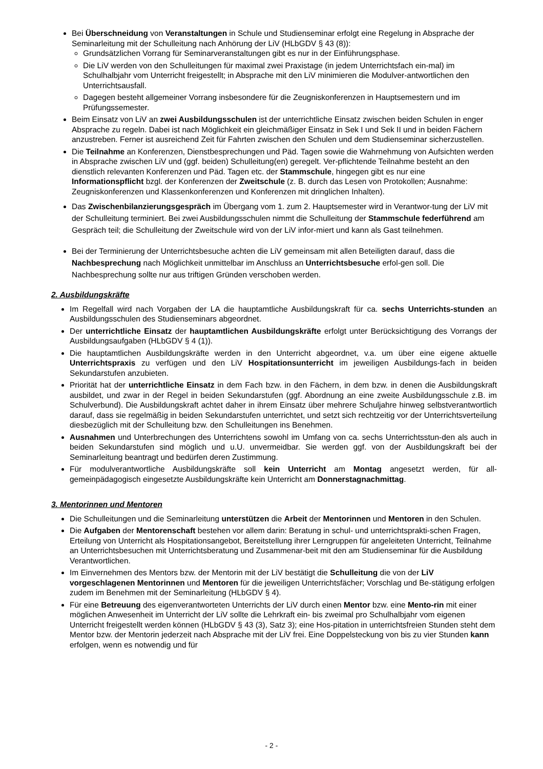Bei Überschneidung von Veranstaltungen in Schule und Studienseminar erfolgt eine Regelung in Absprache der Seminarleitung mit der Schulleitung nach Anhörung der LiV (HLbGDV § 43 (8)):
Grundsätzlichen Vorrang für Seminarveranstaltungen gibt es nur in der Einführungsphase.
Die LiV werden von den Schulleitungen für maximal zwei Praxistage (in jedem Unterrichtsfach ein-mal) im Schulhalbjahr vom Unterricht freigestellt; in Absprache mit den LiV minimieren die Modulver-antwortlichen den Unterrichtsausfall.
Dagegen besteht allgemeiner Vorrang insbesondere für die Zeugniskonferenzen in Hauptsemestern und im Prüfungssemester.
Beim Einsatz von LiV an zwei Ausbildungsschulen ist der unterrichtliche Einsatz zwischen beiden Schulen in enger Absprache zu regeln. Dabei ist nach Möglichkeit ein gleichmäßiger Einsatz in Sek I und Sek II und in beiden Fächern anzustreben. Ferner ist ausreichend Zeit für Fahrten zwischen den Schulen und dem Studienseminar sicherzustellen.
Die Teilnahme an Konferenzen, Dienstbesprechungen und Päd. Tagen sowie die Wahrnehmung von Aufsichten werden in Absprache zwischen LiV und (ggf. beiden) Schulleitung(en) geregelt. Ver-pflichtende Teilnahme besteht an den dienstlich relevanten Konferenzen und Päd. Tagen etc. der Stammschule, hingegen gibt es nur eine Informationspflicht bzgl. der Konferenzen der Zweitschule (z. B. durch das Lesen von Protokollen; Ausnahme: Zeugniskonferenzen und Klassenkonferenzen und Konferenzen mit dringlichen Inhalten).
Das Zwischenbilanzierungsgespräch im Übergang vom 1. zum 2. Hauptsemester wird in Verantwor-tung der LiV mit der Schulleitung terminiert. Bei zwei Ausbildungsschulen nimmt die Schulleitung der Stammschule federführend am Gespräch teil; die Schulleitung der Zweitschule wird von der LiV infor-miert und kann als Gast teilnehmen.
Bei der Terminierung der Unterrichtsbesuche achten die LiV gemeinsam mit allen Beteiligten darauf, dass die Nachbesprechung nach Möglichkeit unmittelbar im Anschluss an Unterrichtsbesuche erfol-gen soll. Die Nachbesprechung sollte nur aus triftigen Gründen verschoben werden.
2. Ausbildungskräfte
Im Regelfall wird nach Vorgaben der LA die hauptamtliche Ausbildungskraft für ca. sechs Unterrichts-stunden an Ausbildungsschulen des Studienseminars abgeordnet.
Der unterrichtliche Einsatz der hauptamtlichen Ausbildungskräfte erfolgt unter Berücksichtigung des Vorrangs der Ausbildungsaufgaben (HLbGDV § 4 (1)).
Die hauptamtlichen Ausbildungskräfte werden in den Unterricht abgeordnet, v.a. um über eine eigene aktuelle Unterrichtspraxis zu verfügen und den LiV Hospitationsunterricht im jeweiligen Ausbildungs-fach in beiden Sekundarstufen anzubieten.
Priorität hat der unterrichtliche Einsatz in dem Fach bzw. in den Fächern, in dem bzw. in denen die Ausbildungskraft ausbildet, und zwar in der Regel in beiden Sekundarstufen (ggf. Abordnung an eine zweite Ausbildungsschule z.B. im Schulverbund). Die Ausbildungskraft achtet daher in ihrem Einsatz über mehrere Schuljahre hinweg selbstverantwortlich darauf, dass sie regelmäßig in beiden Sekundarstufen unterrichtet, und setzt sich rechtzeitig vor der Unterrichtsverteilung diesbezüglich mit der Schulleitung bzw. den Schulleitungen ins Benehmen.
Ausnahmen und Unterbrechungen des Unterrichtens sowohl im Umfang von ca. sechs Unterrichtsstun-den als auch in beiden Sekundarstufen sind möglich und u.U. unvermeidbar. Sie werden ggf. von der Ausbildungskraft bei der Seminarleitung beantragt und bedürfen deren Zustimmung.
Für modulverantwortliche Ausbildungskräfte soll kein Unterricht am Montag angesetzt werden, für all-gemeinpädagogisch eingesetzte Ausbildungskräfte kein Unterricht am Donnerstagnachmittag.
3. Mentorinnen und Mentoren
Die Schulleitungen und die Seminarleitung unterstützen die Arbeit der Mentorinnen und Mentoren in den Schulen.
Die Aufgaben der Mentorenschaft bestehen vor allem darin: Beratung in schul- und unterrichtsprakti-schen Fragen, Erteilung von Unterricht als Hospitationsangebot, Bereitstellung ihrer Lerngruppen für angeleiteten Unterricht, Teilnahme an Unterrichtsbesuchen mit Unterrichtsberatung und Zusammenar-beit mit den am Studienseminar für die Ausbildung Verantwortlichen.
Im Einvernehmen des Mentors bzw. der Mentorin mit der LiV bestätigt die Schulleitung die von der LiV vorgeschlagenen Mentorinnen und Mentoren für die jeweiligen Unterrichtsfächer; Vorschlag und Be-stätigung erfolgen zudem im Benehmen mit der Seminarleitung (HLbGDV § 4).
Für eine Betreuung des eigenverantworteten Unterrichts der LiV durch einen Mentor bzw. eine Mento-rin mit einer möglichen Anwesenheit im Unterricht der LiV sollte die Lehrkraft ein- bis zweimal pro Schulhalbjahr vom eigenen Unterricht freigestellt werden können (HLbGDV § 43 (3), Satz 3); eine Hos-pitation in unterrichtsfreien Stunden steht dem Mentor bzw. der Mentorin jederzeit nach Absprache mit der LiV frei. Eine Doppelsteckung von bis zu vier Stunden kann erfolgen, wenn es notwendig und für
- 2 -